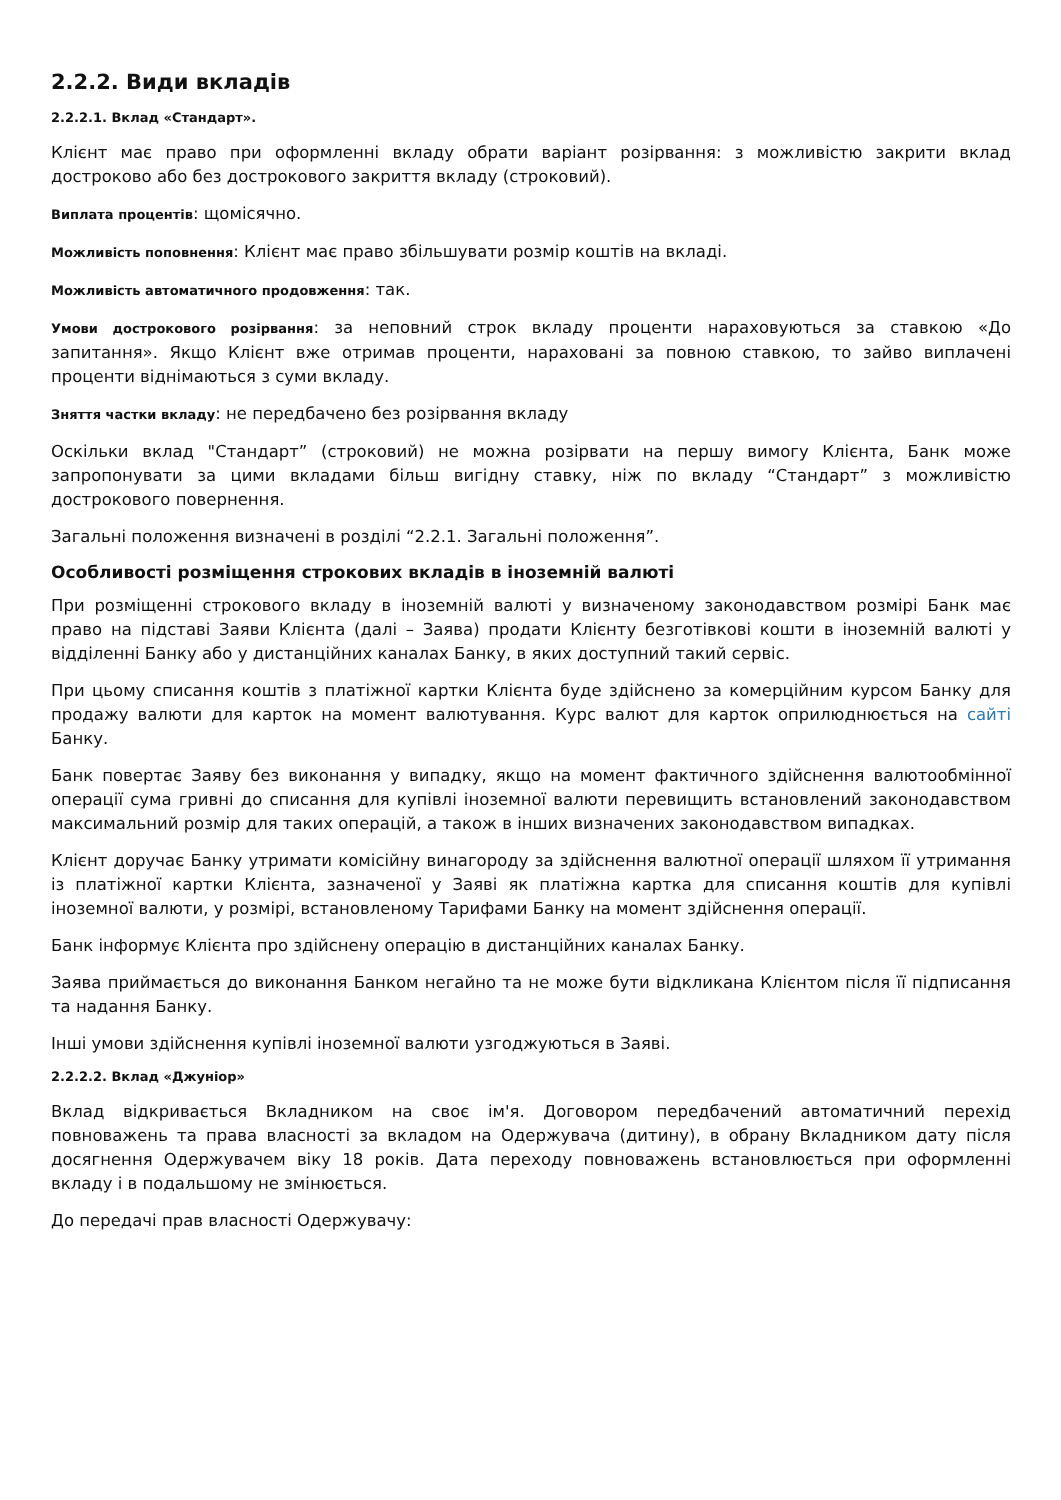2.2.2. Види вкладів
2.2.2.1. Вклад «Стандарт».
Клієнт має право при оформленні вкладу обрати варіант розірвання: з можливістю закрити вклад достроково або без дострокового закриття вкладу (строковий).
Виплата процентів: щомісячно.
Можливість поповнення: Клієнт має право збільшувати розмір коштів на вкладі.
Можливість автоматичного продовження: так.
Умови дострокового розірвання: за неповний строк вкладу проценти нараховуються за ставкою «До запитання». Якщо Клієнт вже отримав проценти, нараховані за повною ставкою, то зайво виплачені проценти віднімаються з суми вкладу.
Зняття частки вкладу: не передбачено без розірвання вкладу
Оскільки вклад "Стандарт” (строковий) не можна розірвати на першу вимогу Клієнта, Банк може запропонувати за цими вкладами більш вигідну ставку, ніж по вкладу “Стандарт” з можливістю дострокового повернення.
Загальні положення визначені в розділі “2.2.1. Загальні положення”.
Особливості розміщення строкових вкладів в іноземній валюті
При розміщенні строкового вкладу в іноземній валюті у визначеному законодавством розмірі Банк має право на підставі Заяви Клієнта (далі – Заява) продати Клієнту безготівкові кошти в іноземній валюті у відділенні Банку або у дистанційних каналах Банку, в яких доступний такий сервіс.
При цьому списання коштів з платіжної картки Клієнта буде здійснено за комерційним курсом Банку для продажу валюти для карток на момент валютування. Курс валют для карток оприлюднюється на сайті Банку.
Банк повертає Заяву без виконання у випадку, якщо на момент фактичного здійснення валютообмінної операції сума гривні до списання для купівлі іноземної валюти перевищить встановлений законодавством максимальний розмір для таких операцій, а також в інших визначених законодавством випадках.
Клієнт доручає Банку утримати комісійну винагороду за здійснення валютної операції шляхом її утримання із платіжної картки Клієнта, зазначеної у Заяві як платіжна картка для списання коштів для купівлі іноземної валюти, у розмірі, встановленому Тарифами Банку на момент здійснення операції.
Банк інформує Клієнта про здійснену операцію в дистанційних каналах Банку.
Заява приймається до виконання Банком негайно та не може бути відкликана Клієнтом після її підписання та надання Банку.
Інші умови здійснення купівлі іноземної валюти узгоджуються в Заяві.
2.2.2.2. Вклад «Джуніор»
Вклад відкривається Вкладником на своє ім'я. Договором передбачений автоматичний перехід повноважень та права власності за вкладом на Одержувача (дитину), в обрану Вкладником дату після досягнення Одержувачем віку 18 років. Дата переходу повноважень встановлюється при оформленні вкладу і в подальшому не змінюється.
До передачі прав власності Одержувачу: